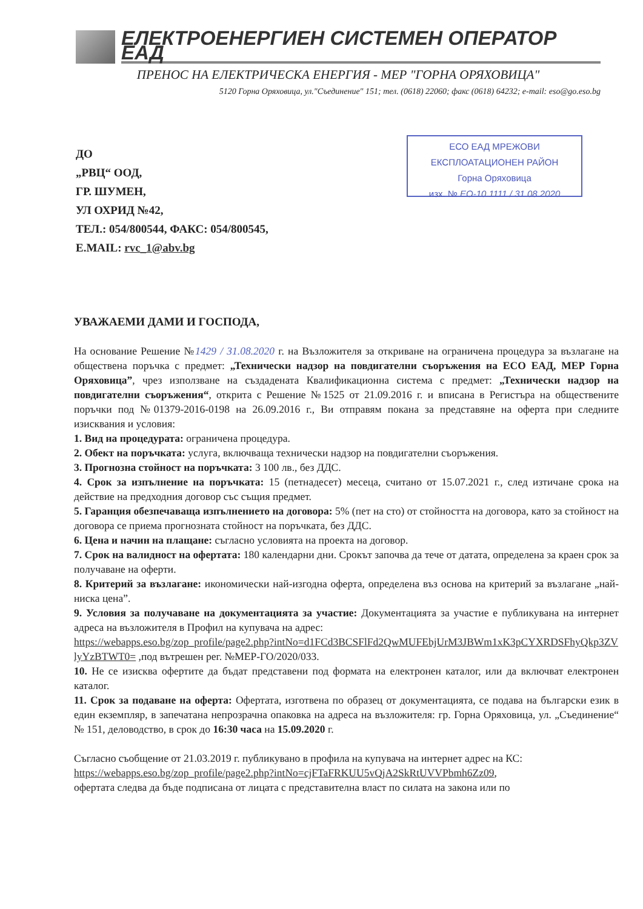ЕЛЕКТРОЕНЕРГИЕН СИСТЕМЕН ОПЕРАТОР ЕАД
ПРЕНОС НА ЕЛЕКТРИЧЕСКА ЕНЕРГИЯ - МЕР "ГОРНА ОРЯХОВИЦА"
5120 Горна Оряховица, ул."Съединение" 151; тел. (0618) 22060; факс (0618) 64232; e-mail: eso@go.eso.bg
ДО
„РВЦ“ ООД,
ГР. ШУМЕН,
УЛ ОХРИД №42,
ТЕЛ.: 054/800544, ФАКС: 054/800545,
E.MAIL: rvc_1@abv.bg
ЕСО ЕАД МРЕЖОВИ ЕКСПЛОАТАЦИОНЕН РАЙОН
Горна Оряховица
изх. № ЕО-10 1111 / 31.08.2020
УВАЖАЕМИ ДАМИ И ГОСПОДА,
На основание Решение №1429 / 31.08.2020 г. на Възложителя за откриване на ограничена процедура за възлагане на обществена поръчка с предмет: „Технически надзор на повдигателни съоръжения на ЕСО ЕАД, МЕР Горна Оряховица”, чрез използване на създадената Квалификационна система с предмет: „Технически надзор на повдигателни съоръжения“, открита с Решение №1525 от 21.09.2016 г. и вписана в Регистъра на обществените поръчки под №01379-2016-0198 на 26.09.2016 г., Ви отправям покана за представяне на оферта при следните изисквания и условия:
1. Вид на процедурата: ограничена процедура.
2. Обект на поръчката: услуга, включваща технически надзор на повдигателни съоръжения.
3. Прогнозна стойност на поръчката: 3 100 лв., без ДДС.
4. Срок за изпълнение на поръчката: 15 (петнадесет) месеца, считано от 15.07.2021 г., след изтичане срока на действие на предходния договор със същия предмет.
5. Гаранция обезпечаваща изпълнението на договора: 5% (пет на сто) от стойността на договора, като за стойност на договора се приема прогнозната стойност на поръчката, без ДДС.
6. Цена и начин на плащане: съгласно условията на проекта на договор.
7. Срок на валидност на офертата: 180 календарни дни. Срокът започва да тече от датата, определена за краен срок за получаване на оферти.
8. Критерий за възлагане: икономически най-изгодна оферта, определена въз основа на критерий за възлагане „най-ниска цена”.
9. Условия за получаване на документацията за участие: Документацията за участие е публикувана на интернет адреса на възложителя в Профил на купувача на адрес:
https://webapps.eso.bg/zop_profile/page2.php?intNo=d1FCd3BCSFlFd2QwMUFEbjUrM3JBWm1xK3pCYXRDSFhyQkp3ZVlyYzBTWT0= ,под вътрешен рег. №МЕР-ГО/2020/033.
10. Не се изисква офертите да бъдат представени под формата на електронен каталог, или да включват електронен каталог.
11. Срок за подаване на оферта: Офертата, изготвена по образец от документацията, се подава на български език в един екземпляр, в запечатана непрозрачна опаковка на адреса на възложителя: гр. Горна Оряховица, ул. „Съединение“ № 151, деловодство, в срок до 16:30 часа на 15.09.2020 г.
Съгласно съобщение от 21.03.2019 г. публикувано в профила на купувача на интернет адрес на КС:
https://webapps.eso.bg/zop_profile/page2.php?intNo=cjFTaFRKUU5vQjA2SkRtUVVPbmh6Zz09,
офертата следва да бъде подписана от лицата с представителна власт по силата на закона или по